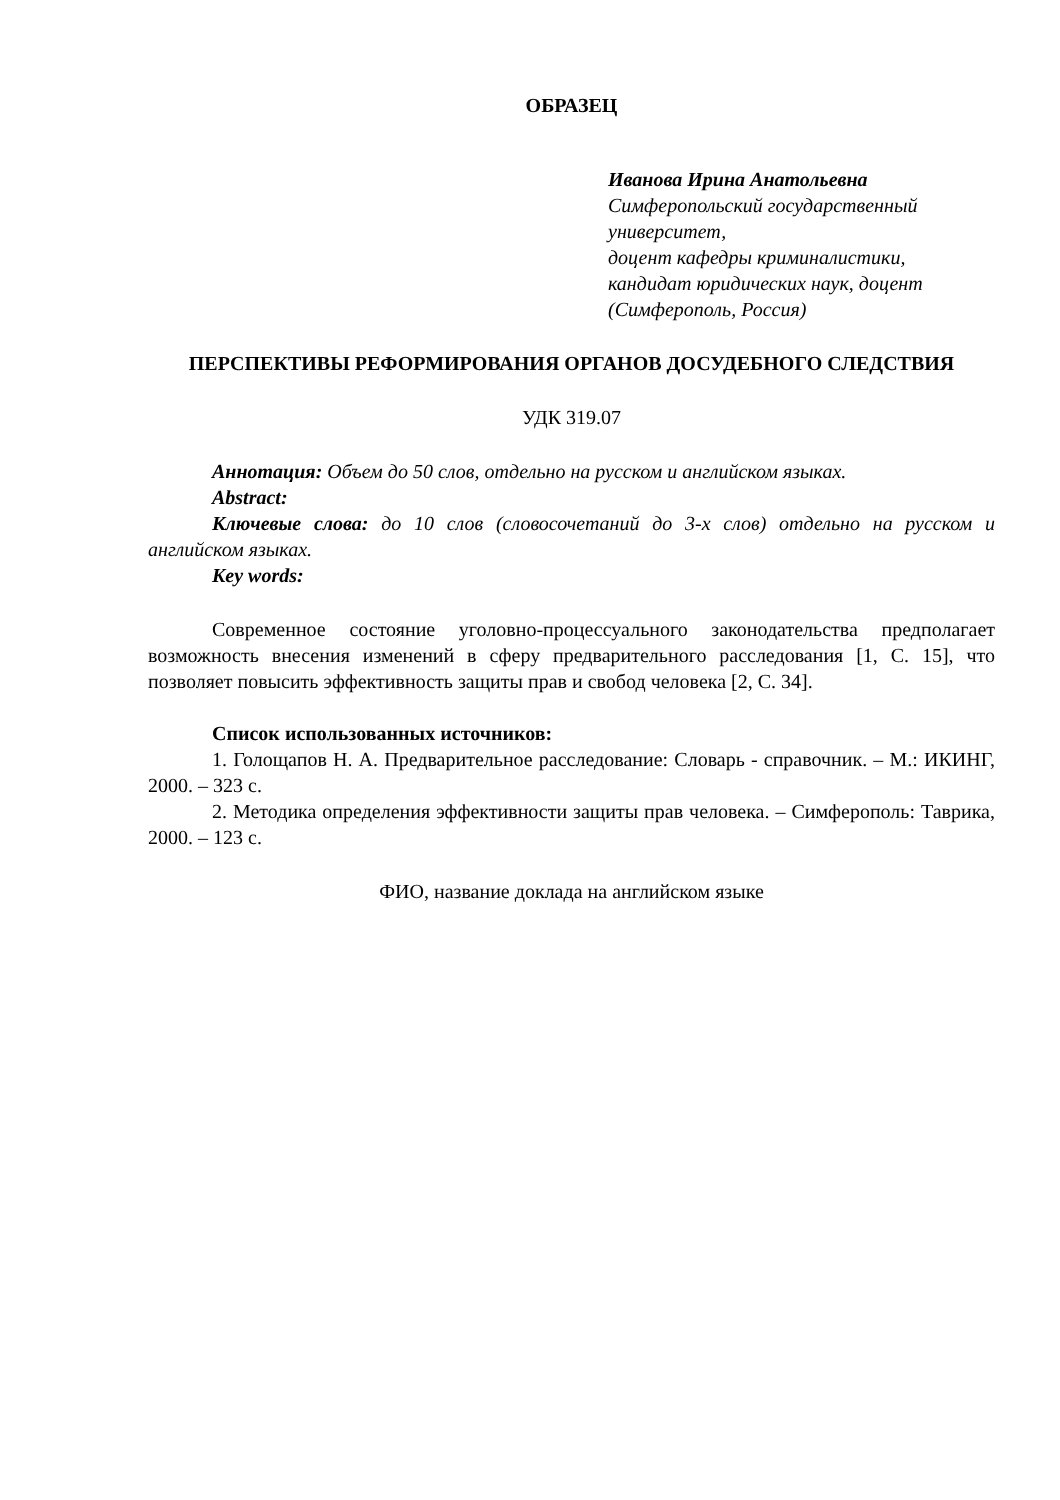ОБРАЗЕЦ
Иванова Ирина Анатольевна
Симферопольский государственный университет,
доцент кафедры криминалистики,
кандидат юридических наук, доцент
(Симферополь, Россия)
ПЕРСПЕКТИВЫ РЕФОРМИРОВАНИЯ ОРГАНОВ ДОСУДЕБНОГО СЛЕДСТВИЯ
УДК 319.07
Аннотация: Объем до 50 слов, отдельно на русском и английском языках.
Abstract:
Ключевые слова: до 10 слов (словосочетаний до 3-х слов) отдельно на русском и английском языках.
Key words:
Современное состояние уголовно-процессуального законодательства предполагает возможность внесения изменений в сферу предварительного расследования [1, С. 15], что позволяет повысить эффективность защиты прав и свобод человека [2, С. 34].
Список использованных источников:
1. Голощапов Н. А. Предварительное расследование: Словарь - справочник. – М.: ИКИНГ, 2000. – 323 с.
2. Методика определения эффективности защиты прав человека. – Симферополь: Таврика, 2000. – 123 с.
ФИО, название доклада на английском языке